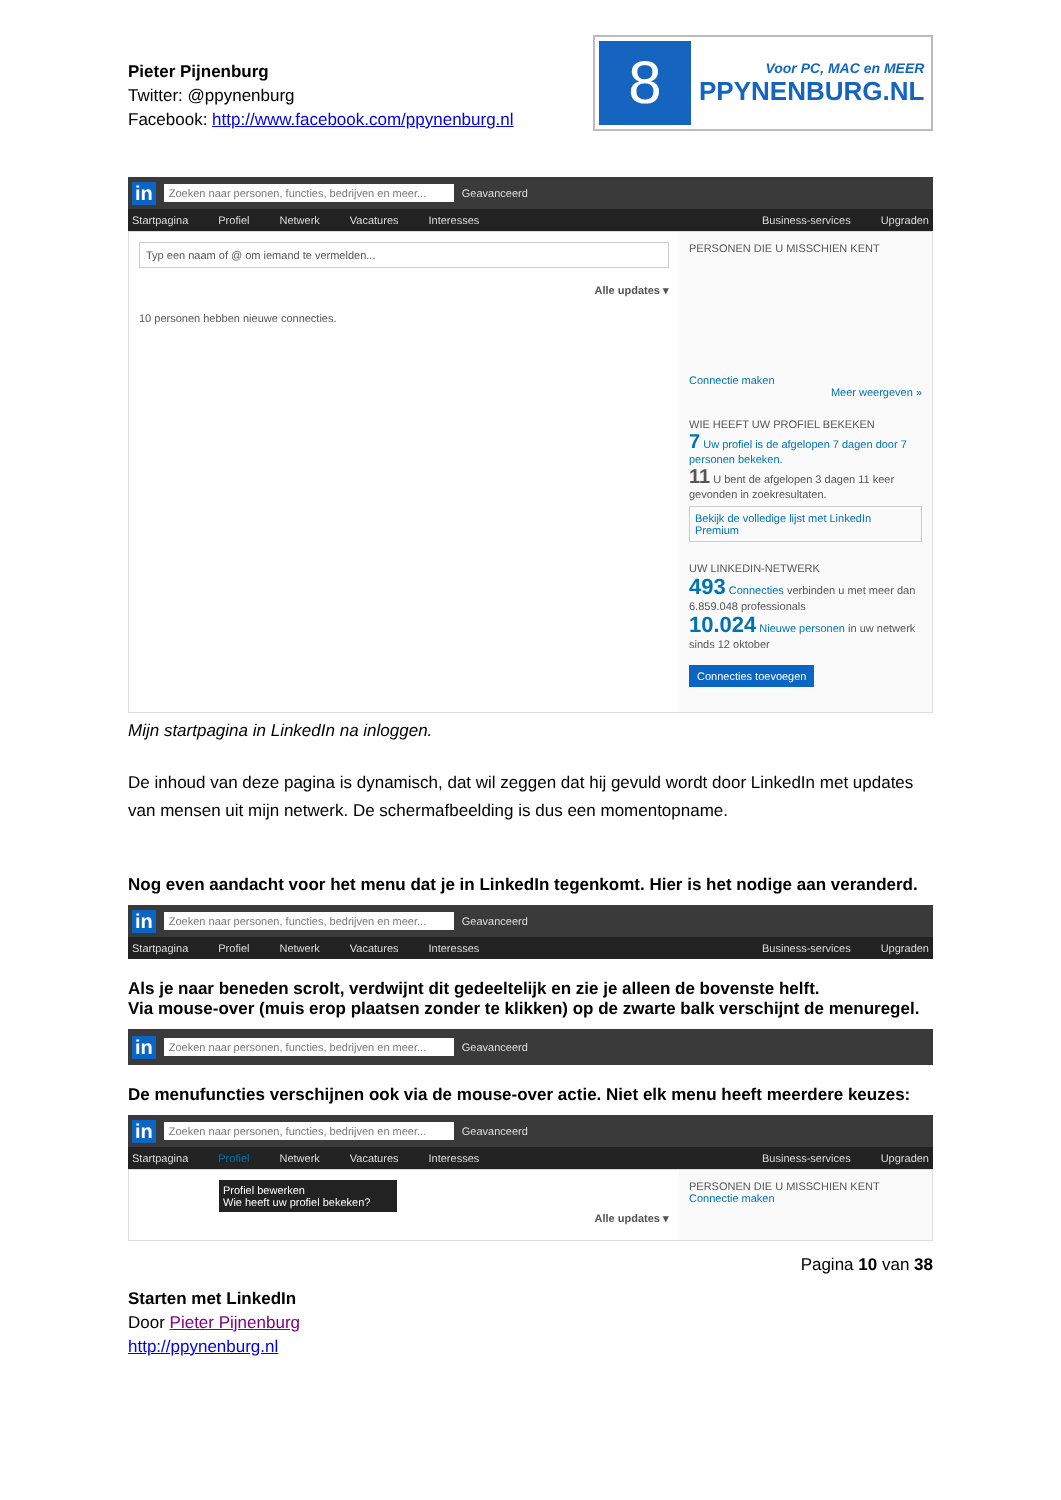Pieter Pijnenburg
Twitter: @ppynenburg
Facebook: http://www.facebook.com/ppynenburg.nl
8
Voor PC, MAC en MEER
PPYNENBURG.NL
in Zoeken naar personen, functies, bedrijven en meer... Geavanceerd
Startpagina Profiel Netwerk Vacatures Interesses Business-services Upgraden
Typ een naam of @ om iemand te vermelden...
Alle updates ▾
10 personen hebben nieuwe connecties.
PERSONEN DIE U MISSCHIEN KENT
Connectie maken
Meer weergeven »
WIE HEEFT UW PROFIEL BEKEKEN
7 Uw profiel is de afgelopen 7 dagen door 7 personen bekeken.
11 U bent de afgelopen 3 dagen 11 keer gevonden in zoekresultaten.
Bekijk de volledige lijst met LinkedIn Premium
UW LINKEDIN-NETWERK
493 Connecties verbinden u met meer dan 6.859.048 professionals
10.024 Nieuwe personen in uw netwerk sinds 12 oktober
Connecties toevoegen
Mijn startpagina in LinkedIn na inloggen.
De inhoud van deze pagina is dynamisch, dat wil zeggen dat hij gevuld wordt door LinkedIn met updates van mensen uit mijn netwerk. De schermafbeelding is dus een momentopname.
Nog even aandacht voor het menu dat je in LinkedIn tegenkomt. Hier is het nodige aan veranderd.
in Zoeken naar personen, functies, bedrijven en meer... Geavanceerd
Startpagina Profiel Netwerk Vacatures Interesses Business-services Upgraden
Als je naar beneden scrolt, verdwijnt dit gedeeltelijk en zie je alleen de bovenste helft.
Via mouse-over (muis erop plaatsen zonder te klikken) op de zwarte balk verschijnt de menuregel.
in Zoeken naar personen, functies, bedrijven en meer... Geavanceerd
De menufuncties verschijnen ook via de mouse-over actie. Niet elk menu heeft meerdere keuzes:
in Zoeken naar personen, functies, bedrijven en meer... Geavanceerd
Startpagina Profiel Netwerk Vacatures Interesses Business-services Upgraden
Profiel bewerken
Wie heeft uw profiel bekeken?
Alle updates ▾
PERSONEN DIE U MISSCHIEN KENT
Connectie maken
Pagina 10 van 38
Starten met LinkedIn
Door Pieter Pijnenburg
http://ppynenburg.nl